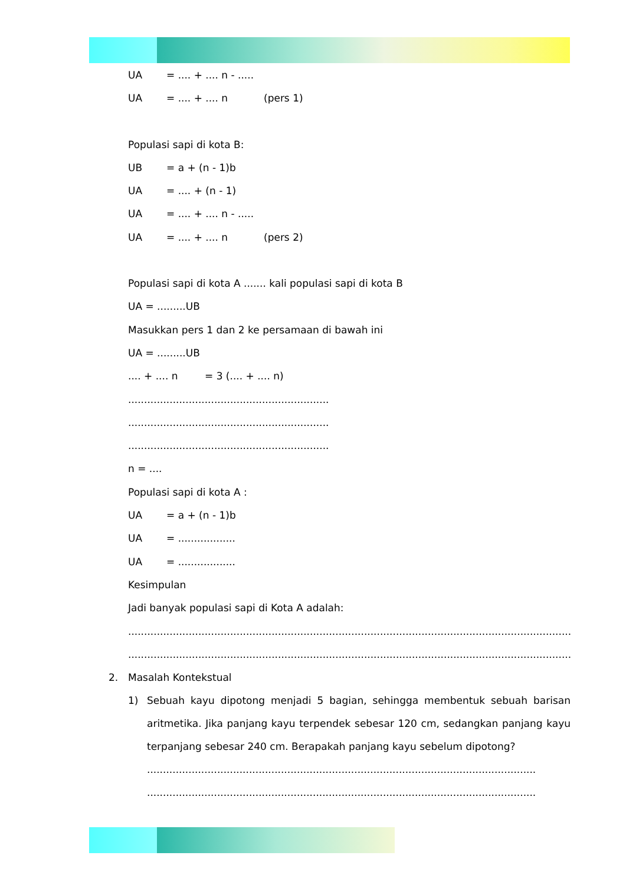UA = .... + .... n - .....
UA = .... + .... n (pers 1)
Populasi sapi di kota B:
UB = a + (n - 1)b
UA = .... + (n - 1)
UA = .... + .... n - .....
UA = .... + .... n (pers 2)
Populasi sapi di kota A ....... kali populasi sapi di kota B
UA = .........UB
Masukkan pers 1 dan 2 ke persamaan di bawah ini
UA = .........UB
.... + .... n = 3 (.... + .... n)
...............................................................
...............................................................
...............................................................
n = ....
Populasi sapi di kota A :
UA = a + (n - 1)b
UA = ..................
UA = ..................
Kesimpulan
Jadi banyak populasi sapi di Kota A adalah:
..........................................................................................................................................................
....................................................................................................................................................
2. Masalah Kontekstual
1) Sebuah kayu dipotong menjadi 5 bagian, sehingga membentuk sebuah barisan aritmetika. Jika panjang kayu terpendek sebesar 120 cm, sedangkan panjang kayu terpanjang sebesar 240 cm. Berapakah panjang kayu sebelum dipotong?
..........................................................................................................................
..........................................................................................................................